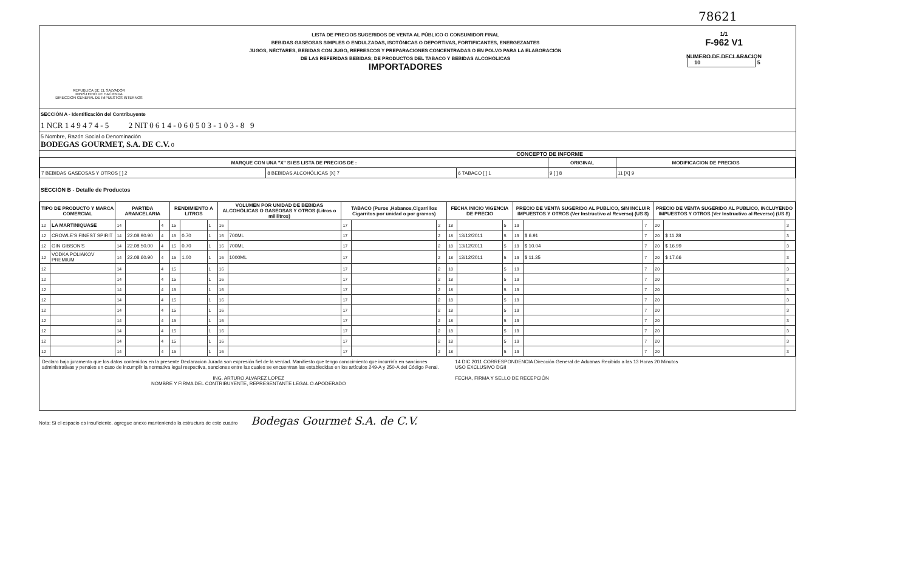78621
REPUBLICA DE EL SALVADOR
MINISTERIO DE HACIENDA
DIRECCION GENERAL DE IMPUESTOS INTERNOS
LISTA DE PRECIOS SUGERIDOS DE VENTA AL PÚBLICO O CONSUMIDOR FINAL
BEBIDAS GASEOSAS SIMPLES O ENDULZADAS, ISOTÓNICAS O DEPORTIVAS, FORTIFICANTES, ENERGEZANTES
JUGOS, NÉCTARES, BEBIDAS CON JUGO, REFRESCOS Y PREPARACIONES CONCENTRADAS O EN POLVO PARA LA ELABORACIÓN
DE LAS REFERIDAS BEBIDAS; DE PRODUCTOS DEL TABACO Y BEBIDAS ALCOHÓLICAS
IMPORTADORES
1/1
F-962 V1
NUMERO DE DECLARACION
10 5
SECCIÓN A - Identificación del Contribuyente
1 NCR 1 4 9 4 7 4 - 5 2 NIT 0 6 1 4 - 0 6 0 5 0 3 - 1 0 3 - 8 9
5 Nombre, Razón Social o Denominación
BODEGAS GOURMET, S.A. DE C.V. 0
CONCEPTO DE INFORME
| MARQUE CON UNA "X" SI ES LISTA DE PRECIOS DE : | | | ORIGINAL | MODIFICACION DE PRECIOS |
| --- | --- | --- | --- | --- |
| 7 BEBIDAS GASEOSAS Y OTROS [ ] 2 | 8 BEBIDAS ALCOHÓLICAS [X] 7 | 6 TABACO [ ] 1 | 9 [ ] 8 | 11 [X] 9 |
SECCIÓN B - Detalle de Productos
| TIPO DE PRODUCTO Y MARCA COMERCIAL | | PARTIDA ARANCELARIA | | | RENDIMIENTO A LITROS | | | VOLUMEN POR UNIDAD DE BEBIDAS ALCOHÓLICAS O GASEOSAS Y OTROS (Litros o mililitros) | | TABACO (Puros ,Habanos,Cigarrillos Cigarritos por unidad o por gramos) | | | FECHA INICIO VIGENCIA DE PRECIO | | | PRECIO DE VENTA SUGERIDO AL PUBLICO, SIN INCLUIR IMPUESTOS Y OTROS (Ver Instructivo al Reverso) (US $) | | | PRECIO DE VENTA SUGERIDO AL PUBLICO, INCLUYENDO IMPUESTOS Y OTROS (Ver Instructivo al Reverso) (US $) | | |
| --- | --- | --- | --- | --- | --- | --- | --- | --- | --- | --- | --- | --- | --- | --- | --- | --- | --- | --- | --- | --- | --- |
| 12 | LA MARTINIQUASE | 14 | | 4 | 15 | | 1 | 16 | | 17 | | 2 | 18 | | 5 | 19 | | 7 | 20 | | 3 |
| 12 | CROWLE'S FINEST SPIRIT | 14 | 22.08.90.90 | 4 | 15 | 0.70 | 1 | 16 | 700ML | 17 | | 2 | 18 | 13/12/2011 | 5 | 19 | $ 6.91 | 7 | 20 | $ 11.28 | 3 |
| 12 | GIN GIBSON'S | 14 | 22.08.50.00 | 4 | 15 | 0.70 | 1 | 16 | 700ML | 17 | | 2 | 18 | 13/12/2011 | 5 | 19 | $ 10.04 | 7 | 20 | $ 16.99 | 3 |
| 12 | VODKA POLIAKOV PREMIUM | 14 | 22.08.60.90 | 4 | 15 | 1.00 | 1 | 16 | 1000ML | 17 | | 2 | 18 | 13/12/2011 | 5 | 19 | $ 11.35 | 7 | 20 | $ 17.66 | 3 |
| 12 | | 14 | | 4 | 15 | | 1 | 16 | | 17 | | 2 | 18 | | 5 | 19 | | 7 | 20 | | 3 |
| 12 | | 14 | | 4 | 15 | | 1 | 16 | | 17 | | 2 | 18 | | 5 | 19 | | 7 | 20 | | 3 |
| 12 | | 14 | | 4 | 15 | | 1 | 16 | | 17 | | 2 | 18 | | 5 | 19 | | 7 | 20 | | 3 |
| 12 | | 14 | | 4 | 15 | | 1 | 16 | | 17 | | 2 | 18 | | 5 | 19 | | 7 | 20 | | 3 |
| 12 | | 14 | | 4 | 15 | | 1 | 16 | | 17 | | 2 | 18 | | 5 | 19 | | 7 | 20 | | 3 |
| 12 | | 14 | | 4 | 15 | | 1 | 16 | | 17 | | 2 | 18 | | 5 | 19 | | 7 | 20 | | 3 |
| 12 | | 14 | | 4 | 15 | | 1 | 16 | | 17 | | 2 | 18 | | 5 | 19 | | 7 | 20 | | 3 |
| 12 | | 14 | | 4 | 15 | | 1 | 16 | | 17 | | 2 | 18 | | 5 | 19 | | 7 | 20 | | 3 |
| 12 | | 14 | | 4 | 15 | | 1 | 16 | | 17 | | 2 | 18 | | 5 | 19 | | 7 | 20 | | 3 |
Declaro bajo juramento que los datos contenidos en la presente Declaracion Jurada son expresión fiel de la verdad. Manifiesto que tengo conocimiento que incurriría en sanciones administrativas y penales en caso de incumplir la normativa legal respectiva, sanciones entre las cuales se encuentran las establecidas en los artículos 249-A y 250-A del Código Penal.
ING. ARTURO ALVAREZ LOPEZ
NOMBRE Y FIRMA DEL CONTRIBUYENTE, REPRESENTANTE LEGAL O APODERADO
14 DIC 2011 CORRESPONDENCIA Dirección General de Aduanas Recibido a las 13 Horas 20 Minutos
USO EXCLUSIVO DGII
FECHA, FIRMA Y SELLO DE RECEPCIÓN
Nota: Si el espacio es insuficiente, agregue anexo manteniendo la estructura de este cuadro Bodegas Gourmet S.A. de C.V.